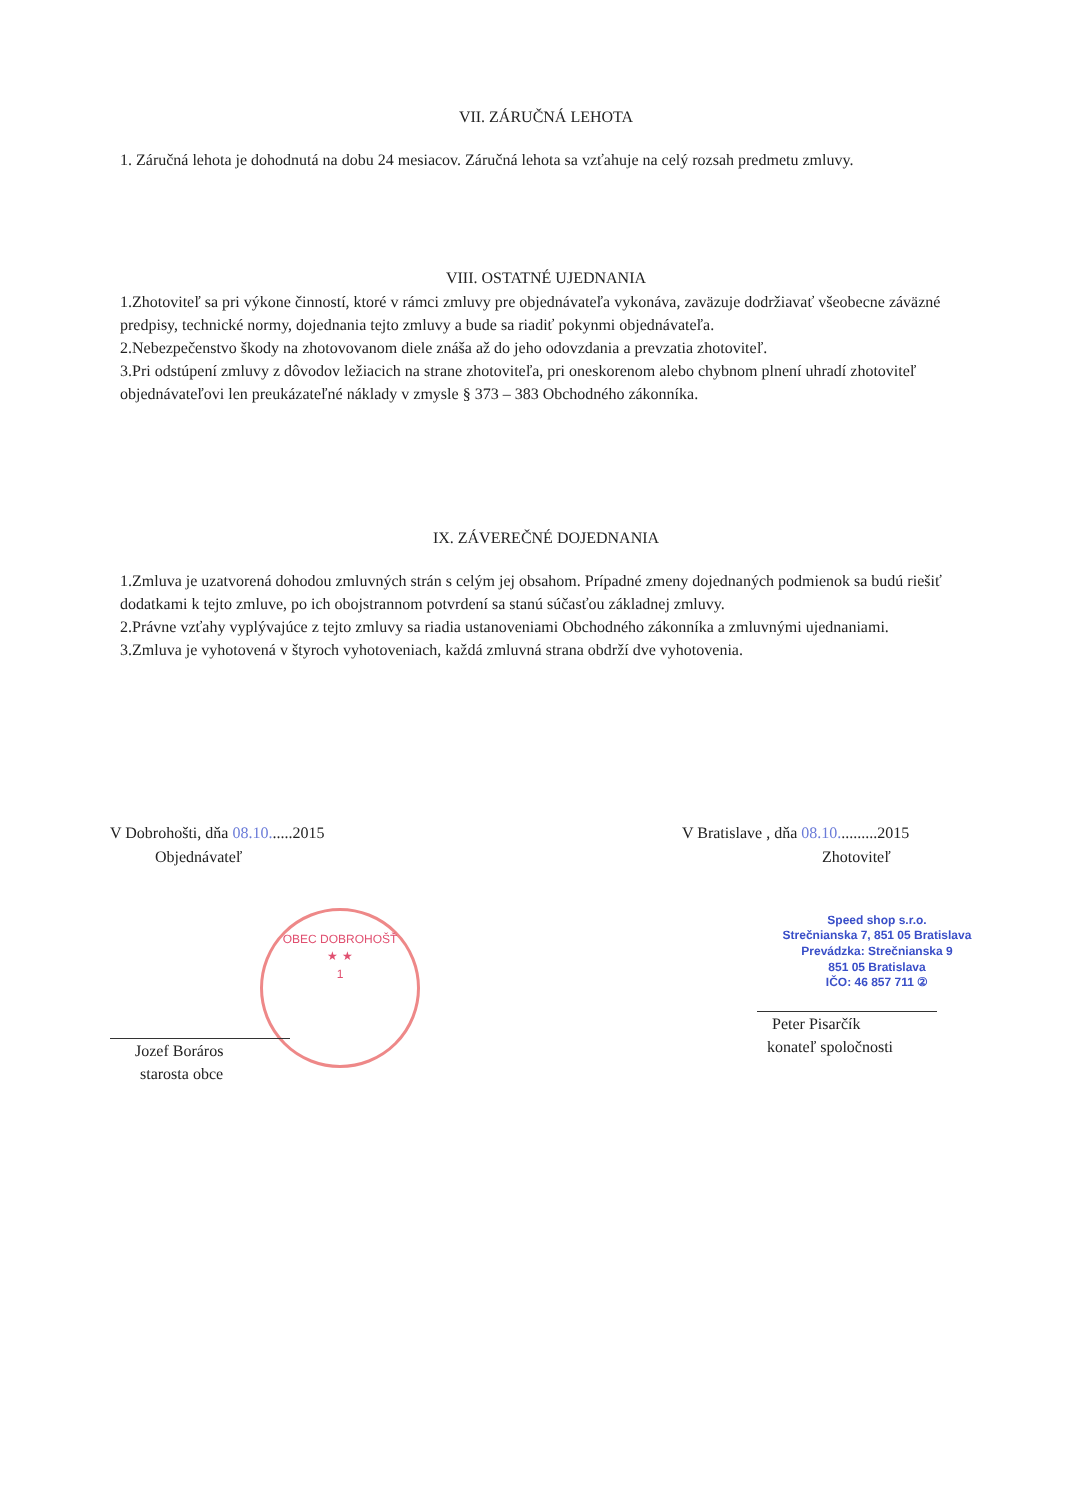VII. ZÁRUČNÁ LEHOTA
1. Záručná lehota je dohodnutá na dobu 24 mesiacov. Záručná lehota sa vzťahuje na celý rozsah predmetu zmluvy.
VIII. OSTATNÉ UJEDNANIA
1.Zhotoviteľ sa pri výkone činností, ktoré v rámci zmluvy pre objednávateľa vykonáva, zaväzuje dodržiavať všeobecne záväzné predpisy, technické normy, dojednania tejto zmluvy a bude sa riadiť pokynmi objednávateľa.
2.Nebezpečenstvo škody na zhotovovanom diele znáša až do jeho odovzdania a prevzatia zhotoviteľ.
3.Pri odstúpení zmluvy z dôvodov ležiacich na strane zhotoviteľa, pri oneskorenom alebo chybnom plnení uhradí zhotoviteľ objednávateľovi len preukázateľné náklady v zmysle § 373 – 383 Obchodného zákonníka.
IX. ZÁVEREČNÉ DOJEDNANIA
1.Zmluva je uzatvorená dohodou zmluvných strán s celým jej obsahom. Prípadné zmeny dojednaných podmienok sa budú riešiť dodatkami k tejto zmluve, po ich obojstrannom potvrdení sa stanú súčasťou základnej zmluvy.
2.Právne vzťahy vyplývajúce z tejto zmluvy sa riadia ustanoveniami Obchodného zákonníka a zmluvnými ujednaniami.
3.Zmluva je vyhotovená v štyroch vyhotoveniach, každá zmluvná strana obdrží dve vyhotovenia.
V Dobrohošti, dňa 08.10......2015
Objednávateľ
OBEC DOBROHOŠŤ
★ ★
1
Jozef Boráros
starosta obce
V Bratislave , dňa 08.10..........2015
Zhotoviteľ
Speed shop s.r.o.
Strečnianska 7, 851 05 Bratislava
Prevádzka: Strečnianska 9
851 05 Bratislava
IČO: 46 857 711 ②
Peter Pisarčík
konateľ spoločnosti